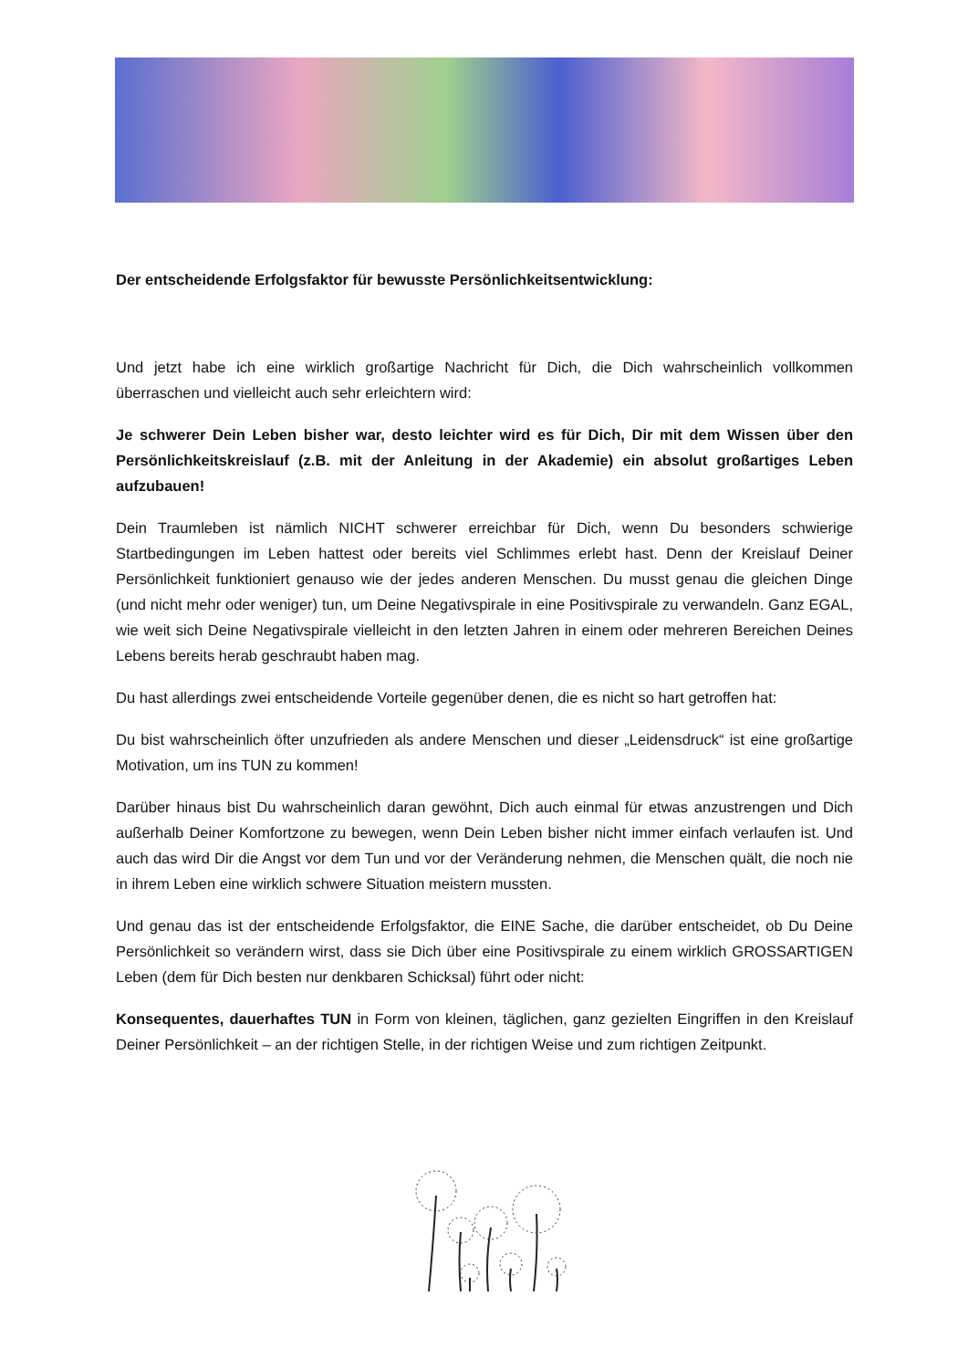Der entscheidende Erfolgsfaktor für bewusste Persönlichkeitsentwicklung:
Und jetzt habe ich eine wirklich großartige Nachricht für Dich, die Dich wahrscheinlich vollkommen überraschen und vielleicht auch sehr erleichtern wird:
Je schwerer Dein Leben bisher war, desto leichter wird es für Dich, Dir mit dem Wissen über den Persönlichkeitskreislauf (z.B. mit der Anleitung in der Akademie) ein absolut großartiges Leben aufzubauen!
Dein Traumleben ist nämlich NICHT schwerer erreichbar für Dich, wenn Du besonders schwierige Startbedingungen im Leben hattest oder bereits viel Schlimmes erlebt hast. Denn der Kreislauf Deiner Persönlichkeit funktioniert genauso wie der jedes anderen Menschen. Du musst genau die gleichen Dinge (und nicht mehr oder weniger) tun, um Deine Negativspirale in eine Positivspirale zu verwandeln. Ganz EGAL, wie weit sich Deine Negativspirale vielleicht in den letzten Jahren in einem oder mehreren Bereichen Deines Lebens bereits herab geschraubt haben mag.
Du hast allerdings zwei entscheidende Vorteile gegenüber denen, die es nicht so hart getroffen hat:
Du bist wahrscheinlich öfter unzufrieden als andere Menschen und dieser „Leidensdruck“ ist eine großartige Motivation, um ins TUN zu kommen!
Darüber hinaus bist Du wahrscheinlich daran gewöhnt, Dich auch einmal für etwas anzustrengen und Dich außerhalb Deiner Komfortzone zu bewegen, wenn Dein Leben bisher nicht immer einfach verlaufen ist. Und auch das wird Dir die Angst vor dem Tun und vor der Veränderung nehmen, die Menschen quält, die noch nie in ihrem Leben eine wirklich schwere Situation meistern mussten.
Und genau das ist der entscheidende Erfolgsfaktor, die EINE Sache, die darüber entscheidet, ob Du Deine Persönlichkeit so verändern wirst, dass sie Dich über eine Positivspirale zu einem wirklich GROSSARTIGEN Leben (dem für Dich besten nur denkbaren Schicksal) führt oder nicht:
Konsequentes, dauerhaftes TUN in Form von kleinen, täglichen, ganz gezielten Eingriffen in den Kreislauf Deiner Persönlichkeit – an der richtigen Stelle, in der richtigen Weise und zum richtigen Zeitpunkt.